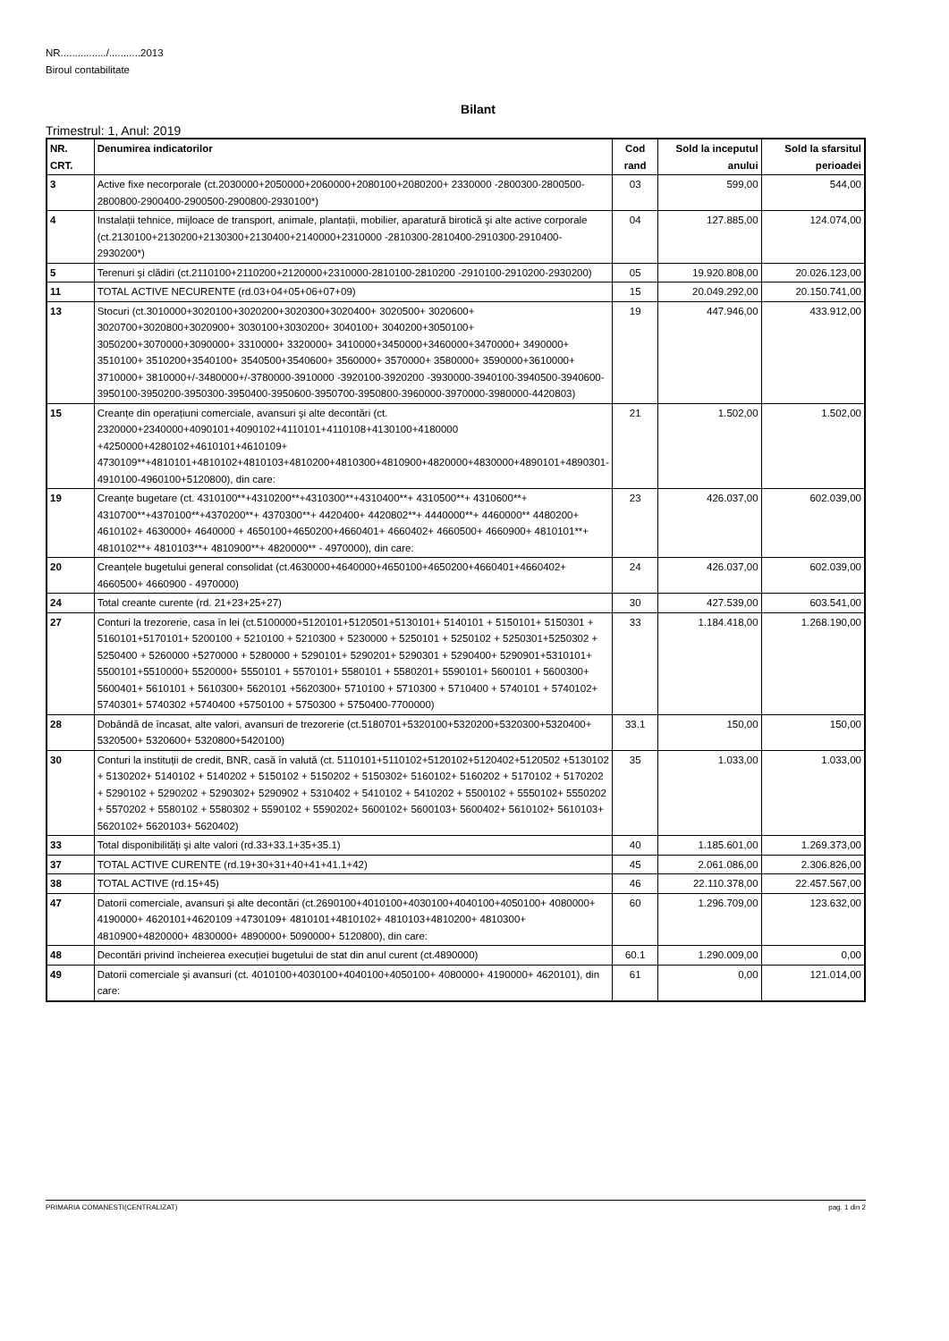NR................/...........2013
Biroul contabilitate
Bilant
Trimestrul: 1, Anul: 2019
| NR. CRT. | Denumirea indicatorilor | Cod rand | Sold la inceputul anului | Sold la sfarsitul perioadei |
| --- | --- | --- | --- | --- |
| 3 | Active fixe necorporale (ct.2030000+2050000+2060000+2080100+2080200+ 2330000 -2800300-2800500-2800800-2900400-2900500-2900800-2930100*) | 03 | 599,00 | 544,00 |
| 4 | Instalații tehnice, mijloace de transport, animale, plantații, mobilier, aparatură birotică şi alte active corporale (ct.2130100+2130200+2130300+2130400+2140000+2310000 -2810300-2810400-2910300-2910400-2930200*) | 04 | 127.885,00 | 124.074,00 |
| 5 | Terenuri şi clădiri (ct.2110100+2110200+2120000+2310000-2810100-2810200 -2910100-2910200-2930200) | 05 | 19.920.808,00 | 20.026.123,00 |
| 11 | TOTAL ACTIVE NECURENTE (rd.03+04+05+06+07+09) | 15 | 20.049.292,00 | 20.150.741,00 |
| 13 | Stocuri (ct.3010000+3020100+3020200+3020300+3020400+ 3020500+ 3020600+ 3020700+3020800+3020900+ 3030100+3030200+ 3040100+ 3040200+3050100+ 3050200+3070000+3090000+ 3310000+ 3320000+ 3410000+3450000+3460000+3470000+ 3490000+ 3510100+ 3510200+3540100+ 3540500+3540600+ 3560000+ 3570000+ 3580000+ 3590000+3610000+ 3710000+ 3810000+/-3480000+/-3780000-3910000 -3920100-3920200 -3930000-3940100-3940500-3940600-3950100-3950200-3950300-3950400-3950600-3950700-3950800-3960000-3970000-3980000-4420803) | 19 | 447.946,00 | 433.912,00 |
| 15 | Creanțe din operațiuni comerciale, avansuri şi alte decontări (ct. 2320000+2340000+4090101+4090102+4110101+4110108+4130100+4180000 +4250000+4280102+4610101+4610109+ 4730109**+4810101+4810102+4810103+4810200+4810300+4810900+4820000+4830000+4890101+4890301-4910100-4960100+5120800), din care: | 21 | 1.502,00 | 1.502,00 |
| 19 | Creanțe bugetare (ct. 4310100**+4310200**+4310300**+4310400**+ 4310500**+ 4310600**+ 4310700**+4370100**+4370200**+ 4370300**+ 4420400+ 4420802**+ 4440000**+ 4460000** 4480200+ 4610102+ 4630000+ 4640000 + 4650100+4650200+4660401+ 4660402+ 4660500+ 4660900+ 4810101**+ 4810102**+ 4810103**+ 4810900**+ 4820000** - 4970000), din care: | 23 | 426.037,00 | 602.039,00 |
| 20 | Creanțele bugetului general consolidat (ct.4630000+4640000+4650100+4650200+4660401+4660402+ 4660500+ 4660900 - 4970000) | 24 | 426.037,00 | 602.039,00 |
| 24 | Total creante curente (rd. 21+23+25+27) | 30 | 427.539,00 | 603.541,00 |
| 27 | Conturi la trezorerie, casa în lei (ct.5100000+5120101+5120501+5130101+ 5140101 + 5150101+ 5150301 + 5160101+5170101+ 5200100 + 5210100 + 5210300 + 5230000 + 5250101 + 5250102 + 5250301+5250302 + 5250400 + 5260000 +5270000 + 5280000 + 5290101+ 5290201+ 5290301 + 5290400+ 5290901+5310101+ 5500101+5510000+ 5520000+ 5550101 + 5570101+ 5580101 + 5580201+ 5590101+ 5600101 + 5600300+ 5600401+ 5610101 + 5610300+ 5620101 +5620300+ 5710100 + 5710300 + 5710400 + 5740101 + 5740102+ 5740301+ 5740302 +5740400 +5750100 + 5750300 + 5750400-7700000) | 33 | 1.184.418,00 | 1.268.190,00 |
| 28 | Dobândă de încasat, alte valori, avansuri de trezorerie (ct.5180701+5320100+5320200+5320300+5320400+ 5320500+ 5320600+ 5320800+5420100) | 33.1 | 150,00 | 150,00 |
| 30 | Conturi la instituții de credit, BNR, casă în valută (ct. 5110101+5110102+5120102+5120402+5120502 +5130102 + 5130202+ 5140102 + 5140202 + 5150102 + 5150202 + 5150302+ 5160102+ 5160202 + 5170102 + 5170202 + 5290102 + 5290202 + 5290302+ 5290902 + 5310402 + 5410102 + 5410202 + 5500102 + 5550102+ 5550202 + 5570202 + 5580102 + 5580302 + 5590102 + 5590202+ 5600102+ 5600103+ 5600402+ 5610102+ 5610103+ 5620102+ 5620103+ 5620402) | 35 | 1.033,00 | 1.033,00 |
| 33 | Total disponibilități şi alte valori (rd.33+33.1+35+35.1) | 40 | 1.185.601,00 | 1.269.373,00 |
| 37 | TOTAL ACTIVE CURENTE (rd.19+30+31+40+41+41.1+42) | 45 | 2.061.086,00 | 2.306.826,00 |
| 38 | TOTAL ACTIVE (rd.15+45) | 46 | 22.110.378,00 | 22.457.567,00 |
| 47 | Datorii comerciale, avansuri şi alte decontări (ct.2690100+4010100+4030100+4040100+4050100+ 4080000+ 4190000+ 4620101+4620109 +4730109+ 4810101+4810102+ 4810103+4810200+ 4810300+ 4810900+4820000+ 4830000+ 4890000+ 5090000+ 5120800), din care: | 60 | 1.296.709,00 | 123.632,00 |
| 48 | Decontări privind încheierea execuției bugetului de stat din anul curent (ct.4890000) | 60.1 | 1.290.009,00 | 0,00 |
| 49 | Datorii comerciale şi avansuri (ct. 4010100+4030100+4040100+4050100+ 4080000+ 4190000+ 4620101), din care: | 61 | 0,00 | 121.014,00 |
PRIMARIA COMANESTI(CENTRALIZAT) pag. 1 din 2